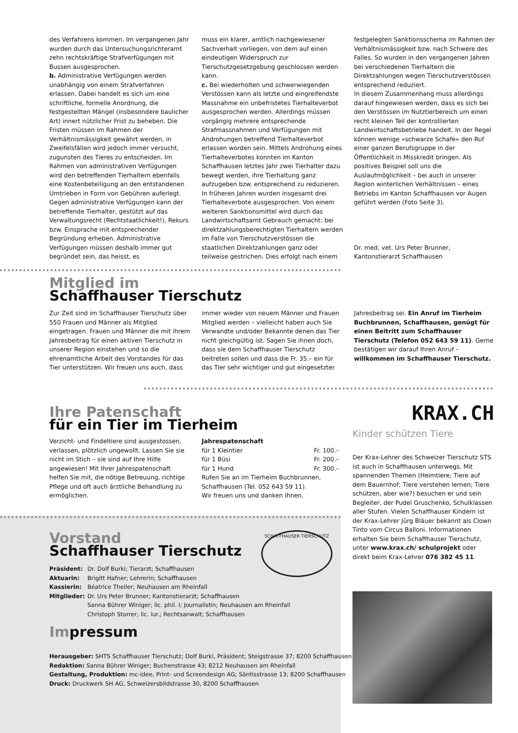des Verfahrens kommen. Im vergangenen Jahr wurden durch das Untersuchungsrichteramt zehn rechtskräftige Strafverfügungen mit Bussen ausgesprochen.
b. Administrative Verfügungen werden unabhängig von einem Strafverfahren erlassen. Dabei handelt es sich um eine schriftliche, formelle Anordnung, die festgestellten Mängel (insbesondere baulicher Art) innert nützlicher Frist zu beheben. Die Fristen müssen im Rahmen der Verhältnismässigkeit gewährt werden, in Zweifelsfällen wird jedoch immer versucht, zugunsten des Tieres zu entscheiden. Im Rahmen von administrativen Verfügungen wird den betreffenden Tierhaltern ebenfalls eine Kostenbeteiligung an den entstandenen Umtrieben in Form von Gebühren auferlegt. Gegen administrative Verfügungen kann der betreffende Tierhalter, gestützt auf das Verwaltungsrecht (Rechtstaatlichkeit!), Rekurs bzw. Einsprache mit entsprechender Begründung erheben. Administrative Verfügungen müssen deshalb immer gut begründet sein, das heisst, es
muss ein klarer, amtlich nachgewiesener Sachverhalt vorliegen, von dem auf einen eindeutigen Widerspruch zur Tierschutzgesetzgebung geschlossen werden kann.
c. Bei wiederholten und schwerwiegenden Verstössen kann als letzte und eingreifendste Massnahme ein unbefristetes Tierhalteverbot ausgesprochen werden. Allerdings müssen vorgängig mehrere entsprechende Strafmassnahmen und Verfügungen mit Androhungen betreffend Tierhalteverbot erlassen worden sein. Mittels Androhung eines Tierhalteverbotes konnten im Kanton Schaffhausen letztes Jahr zwei Tierhalter dazu bewegt werden, ihre Tierhaltung ganz aufzugeben bzw. entsprechend zu reduzieren. In früheren Jahren wurden insgesamt drei Tierhalteverbote ausgesprochen. Von einem weiteren Sanktionsmittel wird durch das Landwirtschaftsamt Gebrauch gemacht: bei direktzahlungsberechtigten Tierhaltern werden im Falle von Tierschutzverstössen die staatlichen Direktzahlungen ganz oder teilweise gestrichen. Dies erfolgt nach einem
festgelegten Sanktionsschema im Rahmen der Verhältnismässigkeit bzw. nach Schwere des Falles. So wurden in den vergangenen Jahren bei verschiedenen Tierhaltern die Direktzahlungen wegen Tierschutzverstössen entsprechend reduziert.
In diesem Zusammenhang muss allerdings darauf hingewiesen werden, dass es sich bei den Verstössen im Nutztierbereich um einen recht kleinen Teil der kontrollierten Landwirtschaftsbetriebe handelt. In der Regel können wenige «schwarze Schafe» den Ruf einer ganzen Berufsgruppe in der Öffentlichkeit in Misskredit bringen. Als positives Beispiel soll uns die Auslaufmöglichkeit – bei auch in unserer Region winterlichen Verhältnissen – eines Betriebs im Kanton Schaffhausen vor Augen geführt werden (Foto Seite 3).
Dr. med. vet. Urs Peter Brunner,
Kantonstierarzt Schaffhausen
Mitglied im
Schaffhauser Tierschutz
Zur Zeit sind im Schaffhauser Tierschutz über 550 Frauen und Männer als Mitglied eingetragen. Frauen und Männer die mit ihrem Jahresbeitrag für einen aktiven Tierschutz in unserer Region einstehen und so die ehrenamtliche Arbeit des Vorstandes für das Tier unterstützen. Wir freuen uns auch, dass
immer wieder von neuem Männer und Frauen Mitglied werden – vielleicht haben auch Sie Verwandte und/oder Bekannte denen das Tier nicht gleichgültig ist. Sagen Sie ihnen doch, dass sie dem Schaffhauser Tierschutz beitreten sollen und dass die Fr. 35.– ein für das Tier sehr wichtiger und gut eingesetzter
Jahresbeitrag sei. Ein Anruf im Tierheim Buchbrunnen, Schaffhausen, genügt für einen Beitritt zum Schaffhauser Tierschutz (Telefon 052 643 59 11). Gerne bestätigen wir darauf Ihren Anruf –
willkommen im Schaffhauser Tierschutz.
Ihre Patenschaft
für ein Tier im Tierheim
Verzicht- und Findeltiere sind ausgestossen, verlassen, plötzlich ungewollt. Lassen Sie sie nicht im Stich – sie sind auf Ihre Hilfe angewiesen! Mit Ihrer Jahrespatenschaft helfen Sie mit, die nötige Betreuung, richtige Pflege und oft auch ärztliche Behandlung zu ermöglichen.
Jahrespatenschaft
für 1 Kleintier Fr. 100.–
für 1 Büsi Fr. 200.–
für 1 Hund Fr. 300.–
Rufen Sie an im Tierheim Buchbrunnen, Schaffhausen (Tel. 052 643 59 11).
Wir freuen uns und danken Ihnen.
KRAX.CH
Kinder schützen Tiere
Der Krax-Lehrer des Schweizer Tierschutz STS ist auch in Schaffhausen unterwegs. Mit spannenden Themen (Heimtiere; Tiere auf dem Bauernhof; Tiere verstehen lernen; Tiere schützen, aber wie?) besuchen er und sein Begleiter, der Pudel Gruschenko, Schulklassen aller Stufen. Vielen Schaffhauser Kindern ist der Krax-Lehrer Jürg Bläuer bekannt als Clown Tinto vom Circus Balloni. Informationen erhalten Sie beim Schaffhauser Tierschutz, unter www.krax.ch/ schulprojekt oder direkt beim Krax-Lehrer 076 382 45 11.
Vorstand
Schaffhauser Tierschutz
SCHAFFHAUSER TIERSCHUTZ
Präsident: Dr. Dolf Burki; Tierarzt; Schaffhausen
Aktuarin: Brigitt Hafner; Lehrerin; Schaffhausen
Kassierin: Béatrice Theiler; Neuhausen am Rheinfall
Mitglieder: Dr. Urs Peter Brunner; Kantonstierarzt; Schaffhausen
Sanna Bührer Winiger; lic. phil. I; Journalistin; Neuhausen am Rheinfall
Christoph Storrer; lic. iur.; Rechtsanwalt; Schaffhausen
Impressum
Herausgeber: SHTS Schaffhauser Tierschutz; Dolf Burki, Präsident; Steigstrasse 37; 8200 Schaffhausen
Redaktion: Sanna Bührer Winiger; Buchenstrasse 43; 8212 Neuhausen am Rheinfall
Gestaltung, Produktion: mc-idee, Print- und Screendesign AG; Säntisstrasse 13; 8200 Schaffhausen
Druck: Druckwerk SH AG, Schweizersbildstrasse 30, 8200 Schaffhausen